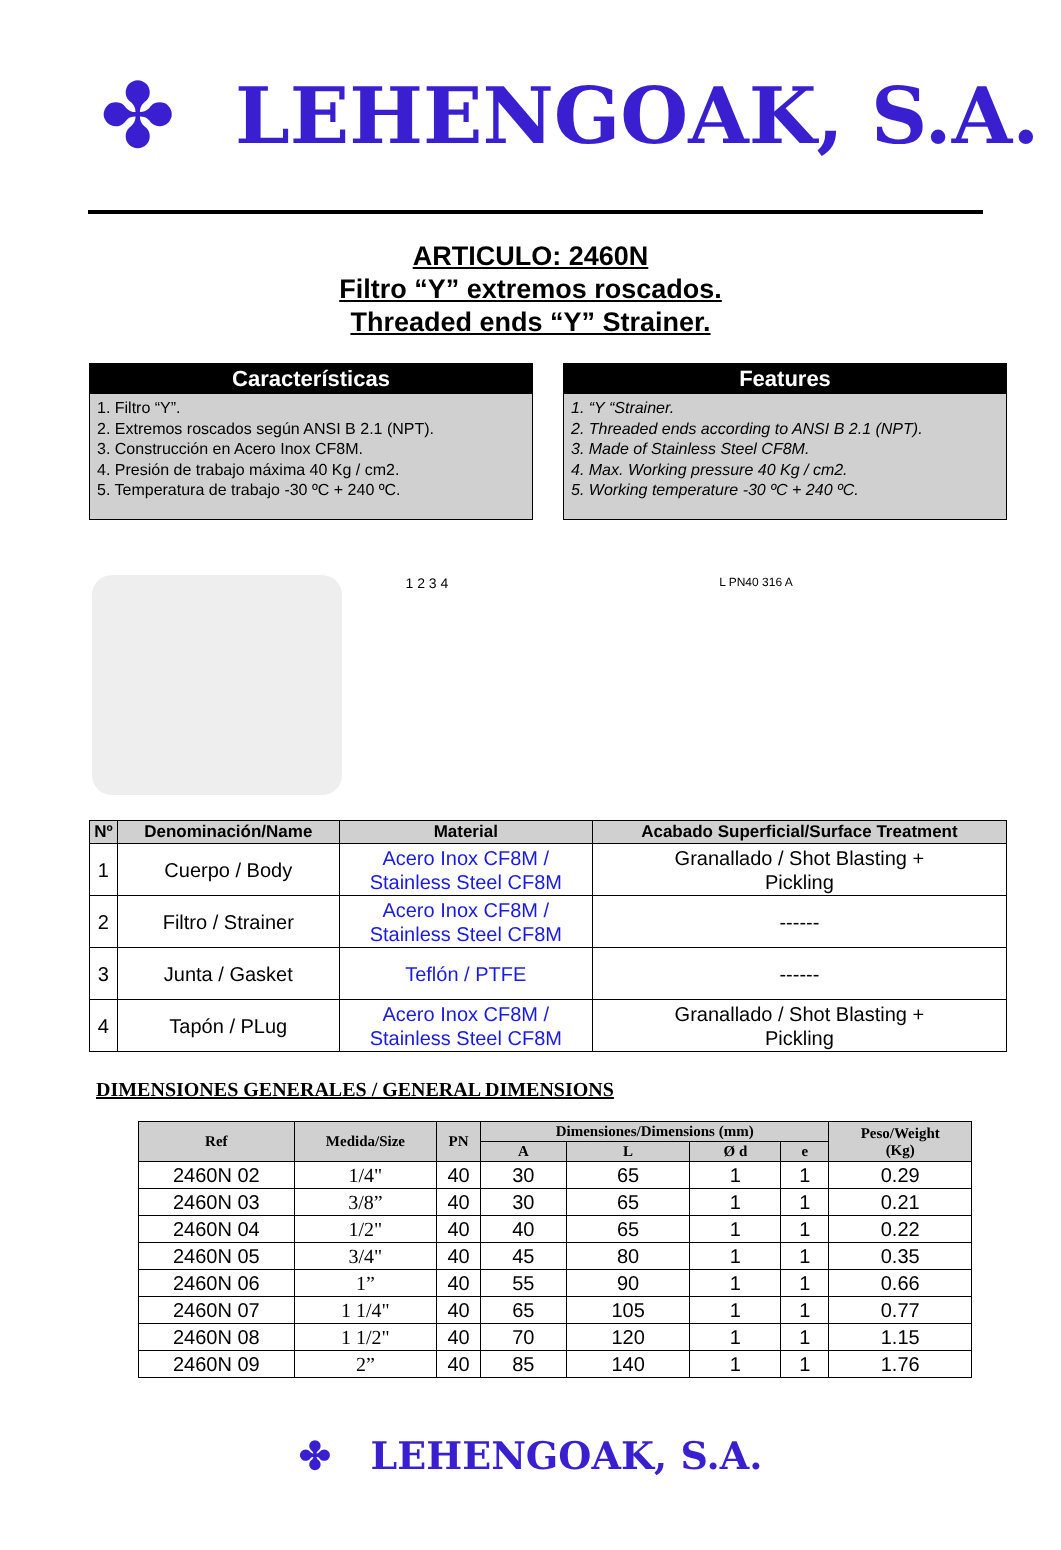✤ LEHENGOAK, S.A.
ARTICULO: 2460N
Filtro “Y” extremos roscados.
Threaded ends “Y” Strainer.
Características
1. Filtro “Y”.
2. Extremos roscados según ANSI B 2.1 (NPT).
3. Construcción en Acero Inox CF8M.
4. Presión de trabajo máxima 40 Kg / cm2.
5. Temperatura de trabajo -30 ºC + 240 ºC.
Features
1. “Y “Strainer.
2. Threaded ends according to ANSI B 2.1 (NPT).
3. Made of Stainless Steel CF8M.
4. Max. Working pressure 40 Kg / cm2.
5. Working temperature -30 ºC + 240 ºC.
1 2 3 4
L PN40 316 A
| Nº | Denominación/Name | Material | Acabado Superficial/Surface Treatment |
| --- | --- | --- | --- |
| 1 | Cuerpo / Body | Acero Inox CF8M / Stainless Steel CF8M | Granallado / Shot Blasting + Pickling |
| 2 | Filtro / Strainer | Acero Inox CF8M / Stainless Steel CF8M | ------ |
| 3 | Junta / Gasket | Teflón / PTFE | ------ |
| 4 | Tapón / PLug | Acero Inox CF8M / Stainless Steel CF8M | Granallado / Shot Blasting + Pickling |
DIMENSIONES GENERALES / GENERAL DIMENSIONS
| Ref | Medida/Size | PN | Dimensiones/Dimensions (mm) | | | | Peso/Weight (Kg) |
| --- | --- | --- | --- | --- | --- | --- | --- |
| | | | A | L | Ø d | e | |
| 2460N 02 | 1/4" | 40 | 30 | 65 | 1 | 1 | 0.29 |
| 2460N 03 | 3/8” | 40 | 30 | 65 | 1 | 1 | 0.21 |
| 2460N 04 | 1/2" | 40 | 40 | 65 | 1 | 1 | 0.22 |
| 2460N 05 | 3/4" | 40 | 45 | 80 | 1 | 1 | 0.35 |
| 2460N 06 | 1” | 40 | 55 | 90 | 1 | 1 | 0.66 |
| 2460N 07 | 1 1/4" | 40 | 65 | 105 | 1 | 1 | 0.77 |
| 2460N 08 | 1 1/2" | 40 | 70 | 120 | 1 | 1 | 1.15 |
| 2460N 09 | 2” | 40 | 85 | 140 | 1 | 1 | 1.76 |
✤ LEHENGOAK, S.A.